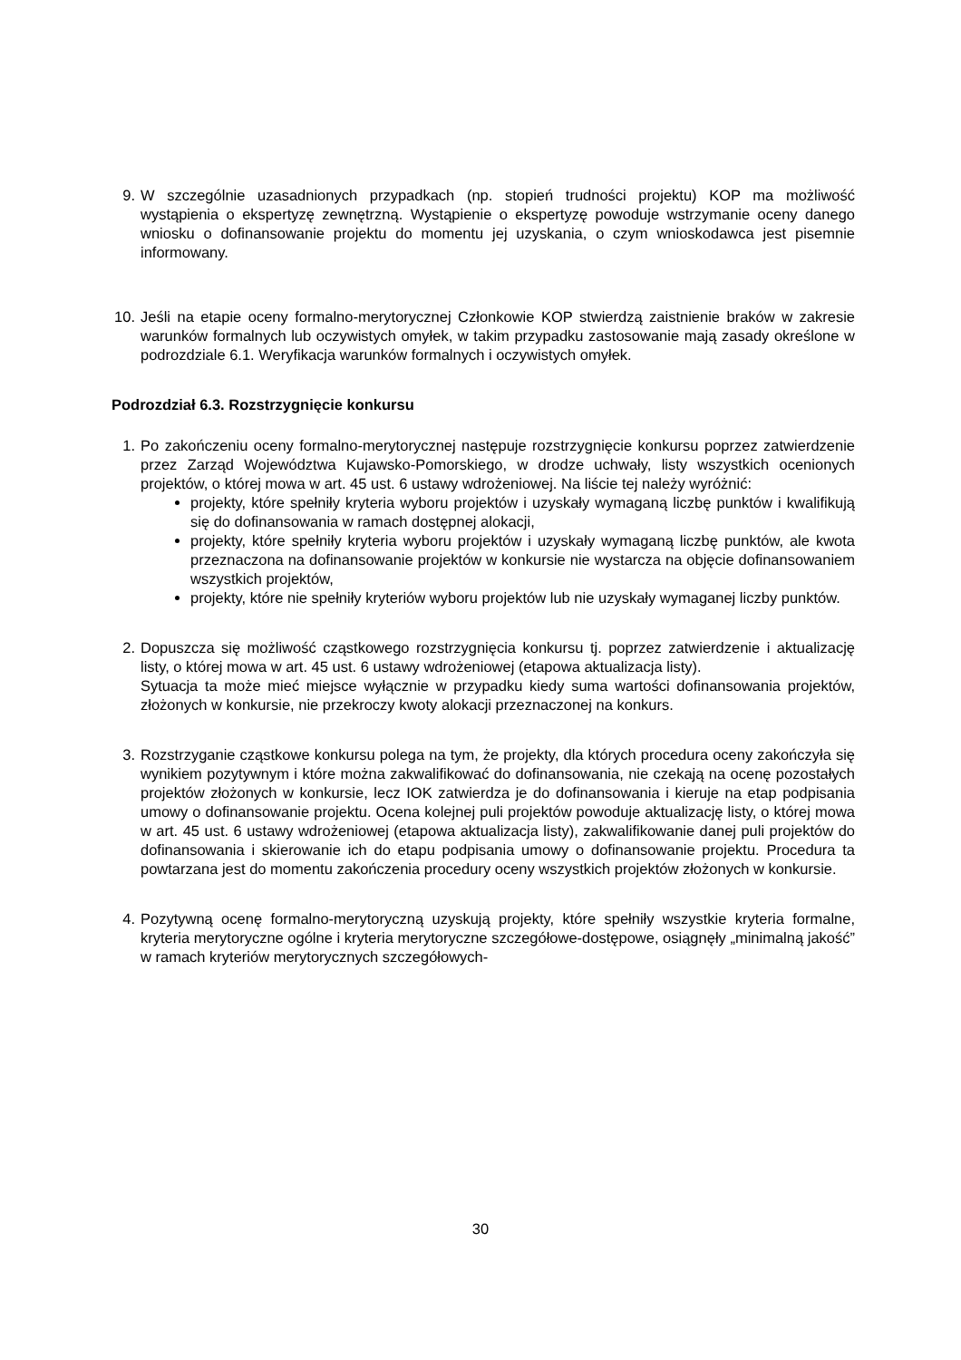9. W szczególnie uzasadnionych przypadkach (np. stopień trudności projektu) KOP ma możliwość wystąpienia o ekspertyzę zewnętrzną. Wystąpienie o ekspertyzę powoduje wstrzymanie oceny danego wniosku o dofinansowanie projektu do momentu jej uzyskania, o czym wnioskodawca jest pisemnie informowany.
10.
Jeśli na etapie oceny formalno-merytorycznej Członkowie KOP stwierdzą zaistnienie braków w zakresie warunków formalnych lub oczywistych omyłek, w takim przypadku zastosowanie mają zasady określone w podrozdziale 6.1. Weryfikacja warunków formalnych i oczywistych omyłek.
Podrozdział 6.3. Rozstrzygnięcie konkursu
1. Po zakończeniu oceny formalno-merytorycznej następuje rozstrzygnięcie konkursu poprzez zatwierdzenie przez Zarząd Województwa Kujawsko-Pomorskiego, w drodze uchwały, listy wszystkich ocenionych projektów, o której mowa w art. 45 ust. 6 ustawy wdrożeniowej. Na liście tej należy wyróżnić:
projekty, które spełniły kryteria wyboru projektów i uzyskały wymaganą liczbę punktów i kwalifikują się do dofinansowania w ramach dostępnej alokacji,
projekty, które spełniły kryteria wyboru projektów i uzyskały wymaganą liczbę punktów, ale kwota przeznaczona na dofinansowanie projektów w konkursie nie wystarcza na objęcie dofinansowaniem wszystkich projektów,
projekty, które nie spełniły kryteriów wyboru projektów lub nie uzyskały wymaganej liczby punktów.
2. Dopuszcza się możliwość cząstkowego rozstrzygnięcia konkursu tj. poprzez zatwierdzenie i aktualizację listy, o której mowa w art. 45 ust. 6 ustawy wdrożeniowej (etapowa aktualizacja listy).
Sytuacja ta może mieć miejsce wyłącznie w przypadku kiedy suma wartości dofinansowania projektów, złożonych w konkursie, nie przekroczy kwoty alokacji przeznaczonej na konkurs.
3. Rozstrzyganie cząstkowe konkursu polega na tym, że projekty, dla których procedura oceny zakończyła się wynikiem pozytywnym i które można zakwalifikować do dofinansowania, nie czekają na ocenę pozostałych projektów złożonych w konkursie, lecz IOK zatwierdza je do dofinansowania i kieruje na etap podpisania umowy o dofinansowanie projektu. Ocena kolejnej puli projektów powoduje aktualizację listy, o której mowa w art. 45 ust. 6 ustawy wdrożeniowej (etapowa aktualizacja listy), zakwalifikowanie danej puli projektów do dofinansowania i skierowanie ich do etapu podpisania umowy o dofinansowanie projektu. Procedura ta powtarzana jest do momentu zakończenia procedury oceny wszystkich projektów złożonych w konkursie.
4. Pozytywną ocenę formalno-merytoryczną uzyskują projekty, które spełniły wszystkie kryteria formalne, kryteria merytoryczne ogólne i kryteria merytoryczne szczegółowe-dostępowe, osiągnęły „minimalną jakość” w ramach kryteriów merytorycznych szczegółowych-
30